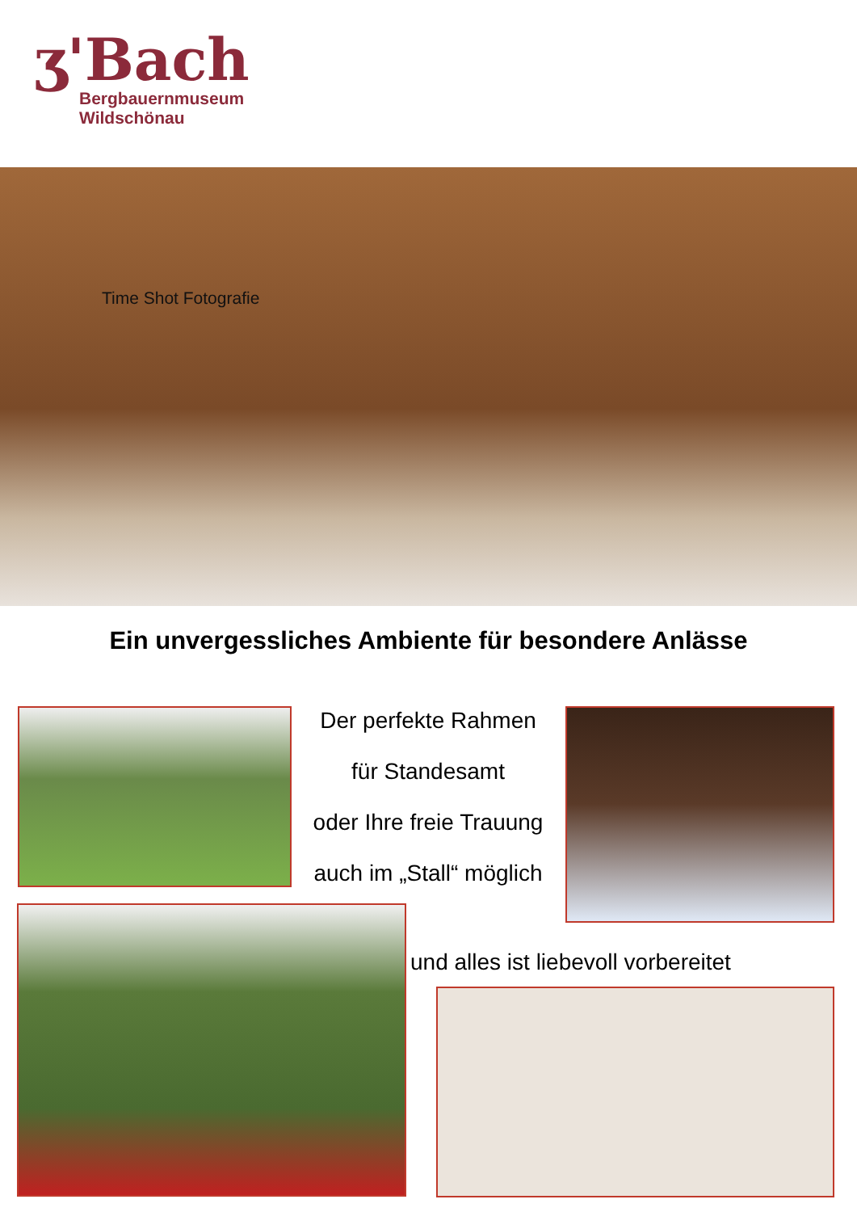ʒ'Bach
Bergbauernmuseum
Wildschönau
Time Shot Fotografie
Ein unvergessliches Ambiente für besondere Anlässe
Der perfekte Rahmen
für Standesamt
oder Ihre freie Trauung
auch im „Stall“ möglich
und alles ist liebevoll vorbereitet